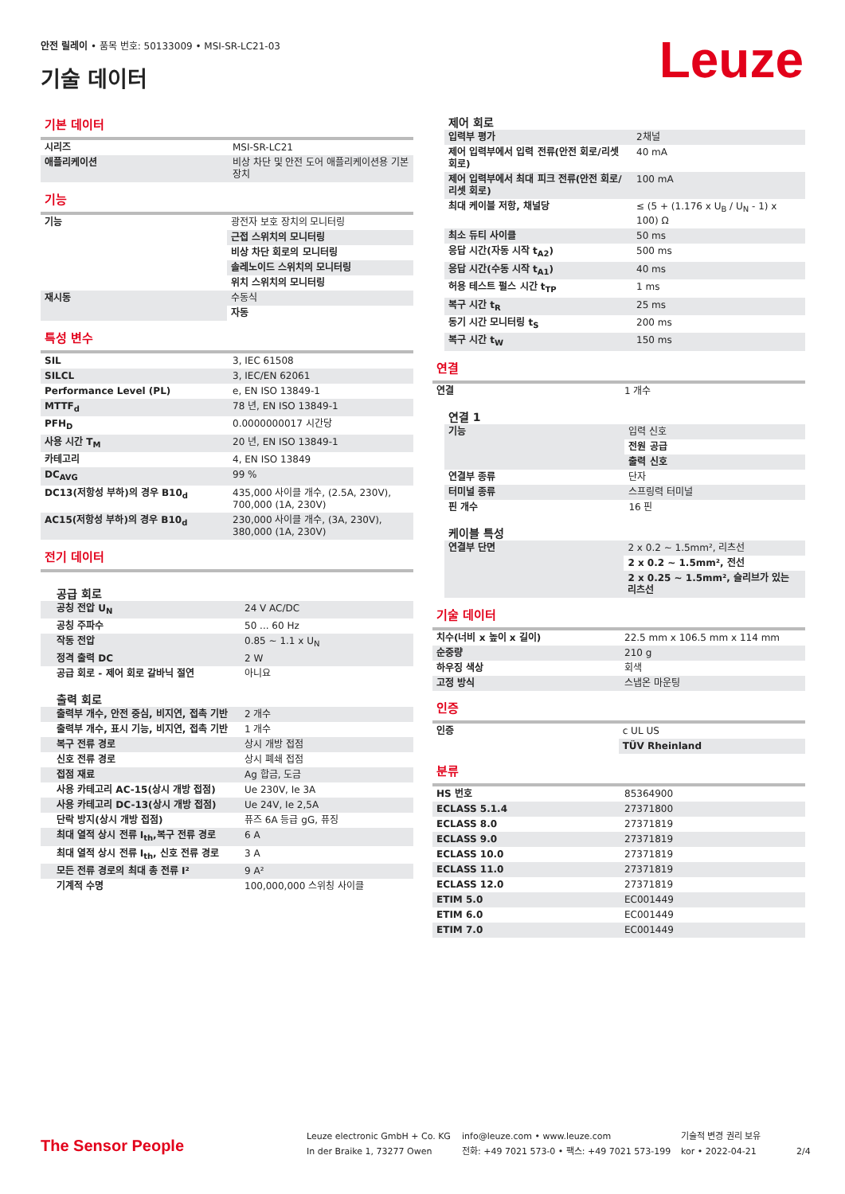안전 릴레이 • 품목 번호: 50133009 • MSI-SR-LC21-03
기술 데이터 Leuze
기본 데이터
| 시리즈 | MSI-SR-LC21 |
| 애플리케이션 | 비상 차단 및 안전 도어 애플리케이션용 기본 장치 |
기능
| 기능 | 광전자 보호 장치의 모니터링 |
| | 근접 스위치의 모니터링 |
| | 비상 차단 회로의 모니터링 |
| | 솔레노이드 스위치의 모니터링 |
| | 위치 스위치의 모니터링 |
| 재시동 | 수동식 |
| | 자동 |
특성 변수
| SIL | 3, IEC 61508 |
| SILCL | 3, IEC/EN 62061 |
| Performance Level (PL) | e, EN ISO 13849-1 |
| MTTF<sub>d</sub> | 78 년, EN ISO 13849-1 |
| PFH<sub>D</sub> | 0.0000000017 시간당 |
| 사용 시간 T<sub>M</sub> | 20 년, EN ISO 13849-1 |
| 카테고리 | 4, EN ISO 13849 |
| DC<sub>AVG</sub> | 99 % |
| DC13(저항성 부하)의 경우 B10<sub>d</sub> | 435,000 사이클 개수, (2.5A, 230V), 700,000 (1A, 230V) |
| AC15(저항성 부하)의 경우 B10<sub>d</sub> | 230,000 사이클 개수, (3A, 230V), 380,000 (1A, 230V) |
전기 데이터
공급 회로
| 공칭 전압 U<sub>N</sub> | 24 V AC/DC |
| 공칭 주파수 | 50 ... 60 Hz |
| 작동 전압 | 0.85 ~ 1.1 x U<sub>N</sub> |
| 정격 출력 DC | 2 W |
| 공급 회로 - 제어 회로 갈바닉 절연 | 아니요 |
출력 회로
| 출력부 개수, 안전 중심, 비지연, 접촉 기반 | 2 개수 |
| 출력부 개수, 표시 기능, 비지연, 접촉 기반 | 1 개수 |
| 복구 전류 경로 | 상시 개방 접점 |
| 신호 전류 경로 | 상시 폐쇄 접점 |
| 접점 재료 | Ag 합금, 도금 |
| 사용 카테고리 AC-15(상시 개방 접점) | Ue 230V, Ie 3A |
| 사용 카테고리 DC-13(상시 개방 접점) | Ue 24V, Ie 2,5A |
| 단락 방지(상시 개방 접점) | 퓨즈 6A 등급 gG, 퓨징 |
| 최대 열적 상시 전류 I<sub>th</sub>,복구 전류 경로 | 6 A |
| 최대 열적 상시 전류 I<sub>th</sub>, 신호 전류 경로 | 3 A |
| 모든 전류 경로의 최대 총 전류 I² | 9 A² |
| 기계적 수명 | 100,000,000 스위칭 사이클 |
제어 회로
| 입력부 평가 | 2채널 |
| 제어 입력부에서 입력 전류(안전 회로/리셋 회로) | 40 mA |
| 제어 입력부에서 최대 피크 전류(안전 회로/리셋 회로) | 100 mA |
| 최대 케이블 저항, 채널당 | ≤ (5 + (1.176 x U<sub>B</sub> / U<sub>N</sub> - 1) x 100) Ω |
| 최소 듀티 사이클 | 50 ms |
| 응답 시간(자동 시작 t<sub>A2</sub>) | 500 ms |
| 응답 시간(수동 시작 t<sub>A1</sub>) | 40 ms |
| 허용 테스트 펄스 시간 t<sub>TP</sub> | 1 ms |
| 복구 시간 t<sub>R</sub> | 25 ms |
| 동기 시간 모니터링 t<sub>S</sub> | 200 ms |
| 복구 시간 t<sub>W</sub> | 150 ms |
연결
| 연결 | 1 개수 |
연결 1
| 기능 | 입력 신호 |
| | 전원 공급 |
| | 출력 신호 |
| 연결부 종류 | 단자 |
| 터미널 종류 | 스프링력 터미널 |
| 핀 개수 | 16 핀 |
케이블 특성
| 연결부 단면 | 2 x 0.2 ~ 1.5mm², 리츠선 |
| | 2 x 0.2 ~ 1.5mm², 전선 |
| | 2 x 0.25 ~ 1.5mm², 슬리브가 있는 리츠선 |
기술 데이터
| 치수(너비 x 높이 x 길이) | 22.5 mm x 106.5 mm x 114 mm |
| 순중량 | 210 g |
| 하우징 색상 | 회색 |
| 고정 방식 | 스냅온 마운팅 |
인증
| 인증 | c UL US |
| | TÜV Rheinland |
분류
| HS 번호 | 85364900 |
| ECLASS 5.1.4 | 27371800 |
| ECLASS 8.0 | 27371819 |
| ECLASS 9.0 | 27371819 |
| ECLASS 10.0 | 27371819 |
| ECLASS 11.0 | 27371819 |
| ECLASS 12.0 | 27371819 |
| ETIM 5.0 | EC001449 |
| ETIM 6.0 | EC001449 |
| ETIM 7.0 | EC001449 |
The Sensor People
Leuze electronic GmbH + Co. KG
In der Braike 1, 73277 Owen
info@leuze.com • www.leuze.com
전화: +49 7021 573-0 • 팩스: +49 7021 573-199
기술적 변경 권리 보유
kor • 2022-04-21
2/4